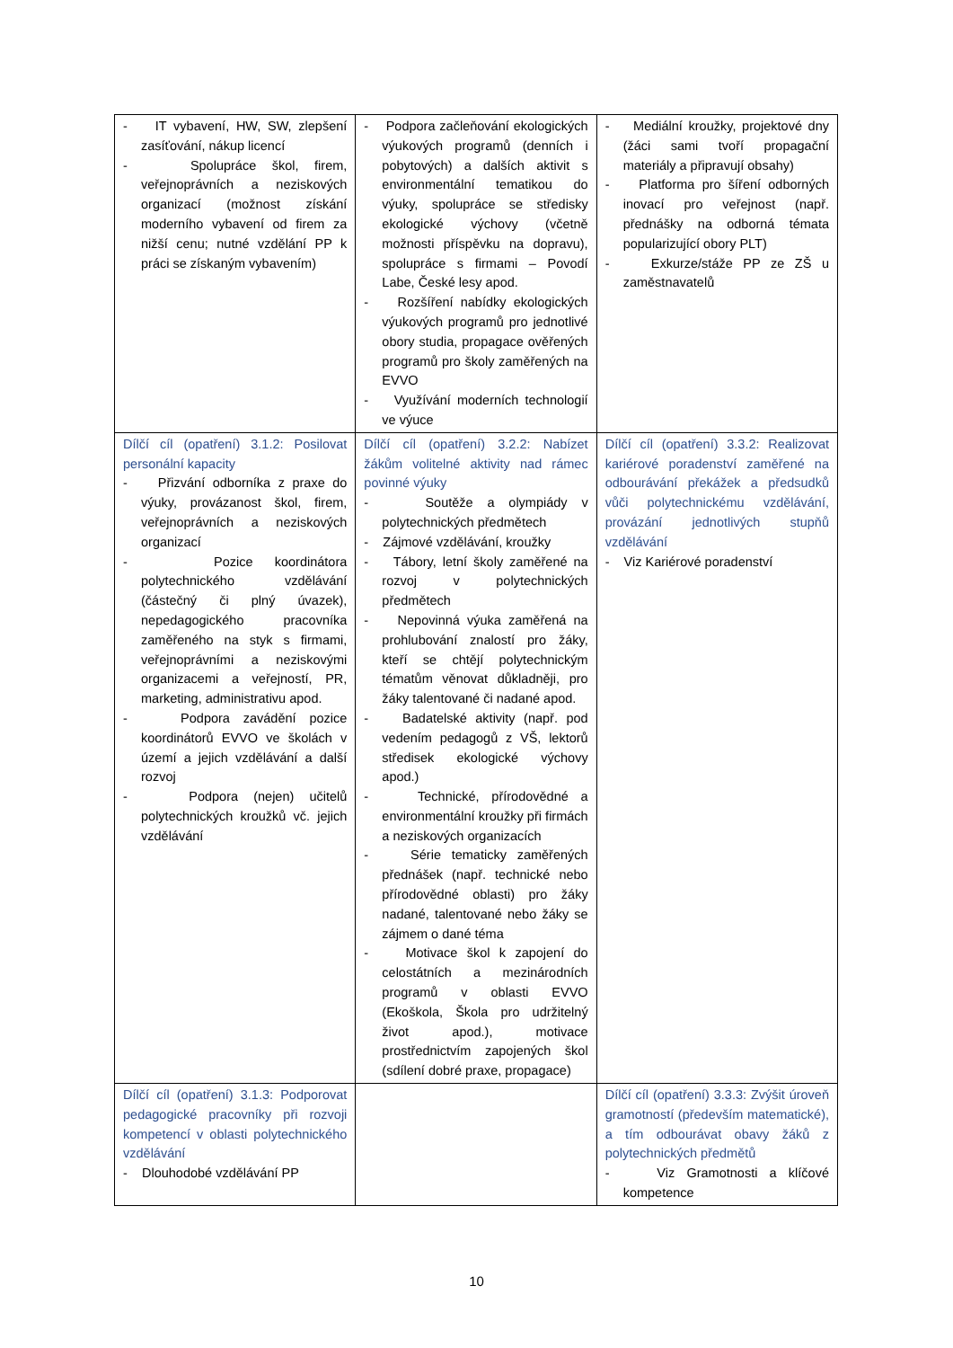| - IT vybavení, HW, SW, zlepšení zasíťování, nákup licencí - Spolupráce škol, firem, veřejnoprávních a neziskových organizací (možnost získání moderního vybavení od firem za nižší cenu; nutné vzdělání PP k práci se získaným vybavením) | - Podpora začleňování ekologických výukových programů (denních i pobytových) a dalších aktivit s environmentální tematikou do výuky, spolupráce se středisky ekologické výchovy (včetně možnosti příspěvku na dopravu), spolupráce s firmami – Povodí Labe, České lesy apod. - Rozšíření nabídky ekologických výukových programů pro jednotlivé obory studia, propagace ověřených programů pro školy zaměřených na EVVO - Využívání moderních technologií ve výuce | - Mediální kroužky, projektové dny (žáci sami tvoří propagační materiály a připravují obsahy) - Platforma pro šíření odborných inovací pro veřejnost (např. přednášky na odborná témata popularizující obory PLT) - Exkurze/stáže PP ze ZŠ u zaměstnavatelů |
| Dílčí cíl (opatření) 3.1.2: Posilovat personální kapacity - Přizvání odborníka z praxe do výuky, provázanost škol, firem, veřejnoprávních a neziskových organizací - Pozice koordinátora polytechnického vzdělávání (částečný či plný úvazek), nepedagogického pracovníka zaměřeného na styk s firmami, veřejnoprávními a neziskovými organizacemi a veřejností, PR, marketing, administrativu apod. - Podpora zavádění pozice koordinátorů EVVO ve školách v území a jejich vzdělávání a další rozvoj - Podpora (nejen) učitelů polytechnických kroužků vč. jejich vzdělávání | Dílčí cíl (opatření) 3.2.2: Nabízet žákům volitelné aktivity nad rámec povinné výuky - Soutěže a olympiády v polytechnických předmětech - Zájmové vzdělávání, kroužky - Tábory, letní školy zaměřené na rozvoj v polytechnických předmětech - Nepovinná výuka zaměřená na prohlubování znalostí pro žáky, kteří se chtějí polytechnickým tématům věnovat důkladněji, pro žáky talentované či nadané apod. - Badatelské aktivity (např. pod vedením pedagogů z VŠ, lektorů středisek ekologické výchovy apod.) - Technické, přírodovědné a environmentální kroužky při firmách a neziskových organizacích - Série tematicky zaměřených přednášek (např. technické nebo přírodovědné oblasti) pro žáky nadané, talentované nebo žáky se zájmem o dané téma - Motivace škol k zapojení do celostátních a mezinárodních programů v oblasti EVVO (Ekoškola, Škola pro udržitelný život apod.), motivace prostřednictvím zapojených škol (sdílení dobré praxe, propagace) | Dílčí cíl (opatření) 3.3.2: Realizovat kariérové poradenství zaměřené na odbourávání překážek a předsudků vůči polytechnickému vzdělávání, provázání jednotlivých stupňů vzdělávání - Viz Kariérové poradenství |
| Dílčí cíl (opatření) 3.1.3: Podporovat pedagogické pracovníky při rozvoji kompetencí v oblasti polytechnického vzdělávání - Dlouhodobé vzdělávání PP | | Dílčí cíl (opatření) 3.3.3: Zvýšit úroveň gramotností (především matematické), a tím odbourávat obavy žáků z polytechnických předmětů - Viz Gramotnosti a klíčové kompetence |
10